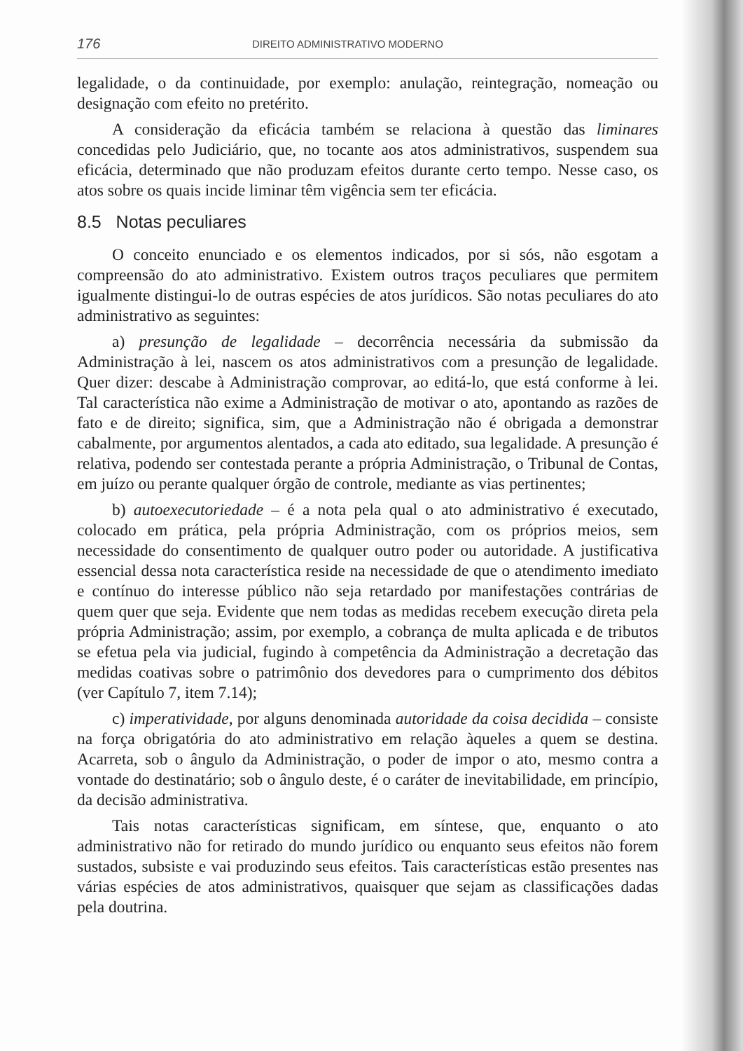176 DIREITO ADMINISTRATIVO MODERNO
legalidade, o da continuidade, por exemplo: anulação, reintegração, nomeação ou designação com efeito no pretérito.
A consideração da eficácia também se relaciona à questão das liminares concedidas pelo Judiciário, que, no tocante aos atos administrativos, suspendem sua eficácia, determinado que não produzam efeitos durante certo tempo. Nesse caso, os atos sobre os quais incide liminar têm vigência sem ter eficácia.
8.5 Notas peculiares
O conceito enunciado e os elementos indicados, por si sós, não esgotam a compreensão do ato administrativo. Existem outros traços peculiares que permitem igualmente distingui-lo de outras espécies de atos jurídicos. São notas peculiares do ato administrativo as seguintes:
a) presunção de legalidade – decorrência necessária da submissão da Administração à lei, nascem os atos administrativos com a presunção de legalidade. Quer dizer: descabe à Administração comprovar, ao editá-lo, que está conforme à lei. Tal característica não exime a Administração de motivar o ato, apontando as razões de fato e de direito; significa, sim, que a Administração não é obrigada a demonstrar cabalmente, por argumentos alentados, a cada ato editado, sua legalidade. A presunção é relativa, podendo ser contestada perante a própria Administração, o Tribunal de Contas, em juízo ou perante qualquer órgão de controle, mediante as vias pertinentes;
b) autoexecutoriedade – é a nota pela qual o ato administrativo é executado, colocado em prática, pela própria Administração, com os próprios meios, sem necessidade do consentimento de qualquer outro poder ou autoridade. A justificativa essencial dessa nota característica reside na necessidade de que o atendimento imediato e contínuo do interesse público não seja retardado por manifestações contrárias de quem quer que seja. Evidente que nem todas as medidas recebem execução direta pela própria Administração; assim, por exemplo, a cobrança de multa aplicada e de tributos se efetua pela via judicial, fugindo à competência da Administração a decretação das medidas coativas sobre o patrimônio dos devedores para o cumprimento dos débitos (ver Capítulo 7, item 7.14);
c) imperatividade, por alguns denominada autoridade da coisa decidida – consiste na força obrigatória do ato administrativo em relação àqueles a quem se destina. Acarreta, sob o ângulo da Administração, o poder de impor o ato, mesmo contra a vontade do destinatário; sob o ângulo deste, é o caráter de inevitabilidade, em princípio, da decisão administrativa.
Tais notas características significam, em síntese, que, enquanto o ato administrativo não for retirado do mundo jurídico ou enquanto seus efeitos não forem sustados, subsiste e vai produzindo seus efeitos. Tais características estão presentes nas várias espécies de atos administrativos, quaisquer que sejam as classificações dadas pela doutrina.